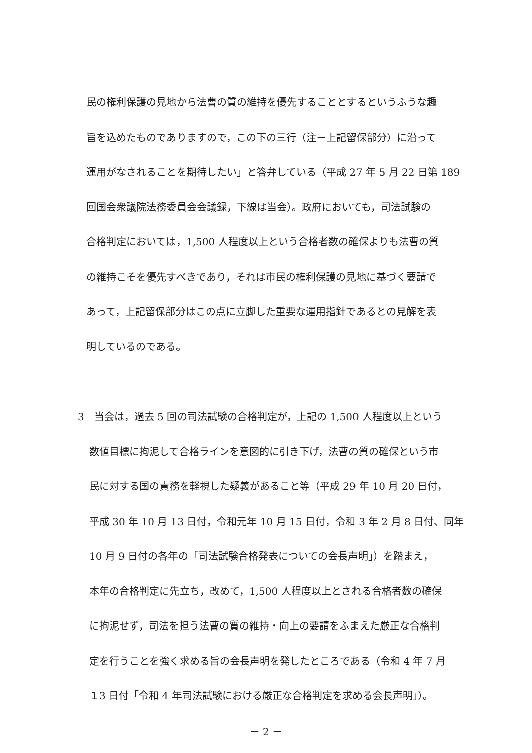民の権利保護の見地から法曹の質の維持を優先することとするというふうな趣
旨を込めたものでありますので，この下の三行（注－上記留保部分）に沿って
運用がなされることを期待したい」と答弁している（平成 27 年 5 月 22 日第 189
回国会衆議院法務委員会会議録，下線は当会）。政府においても，司法試験の
合格判定においては，1,500 人程度以上という合格者数の確保よりも法曹の質
の維持こそを優先すべきであり，それは市民の権利保護の見地に基づく要請で
あって，上記留保部分はこの点に立脚した重要な運用指針であるとの見解を表
明しているのである。
3　当会は，過去 5 回の司法試験の合格判定が，上記の 1,500 人程度以上という
数値目標に拘泥して合格ラインを意図的に引き下げ，法曹の質の確保という市
民に対する国の責務を軽視した疑義があること等（平成 29 年 10 月 20 日付，
平成 30 年 10 月 13 日付，令和元年 10 月 15 日付，令和 3 年 2 月 8 日付、同年
10 月 9 日付の各年の「司法試験合格発表についての会長声明」）を踏まえ，
本年の合格判定に先立ち，改めて，1,500 人程度以上とされる合格者数の確保
に拘泥せず，司法を担う法曹の質の維持・向上の要請をふまえた厳正な合格判
定を行うことを強く求める旨の会長声明を発したところである（令和 4 年 7 月
１3 日付「令和 4 年司法試験における厳正な合格判定を求める会長声明」）。
－ 2 －